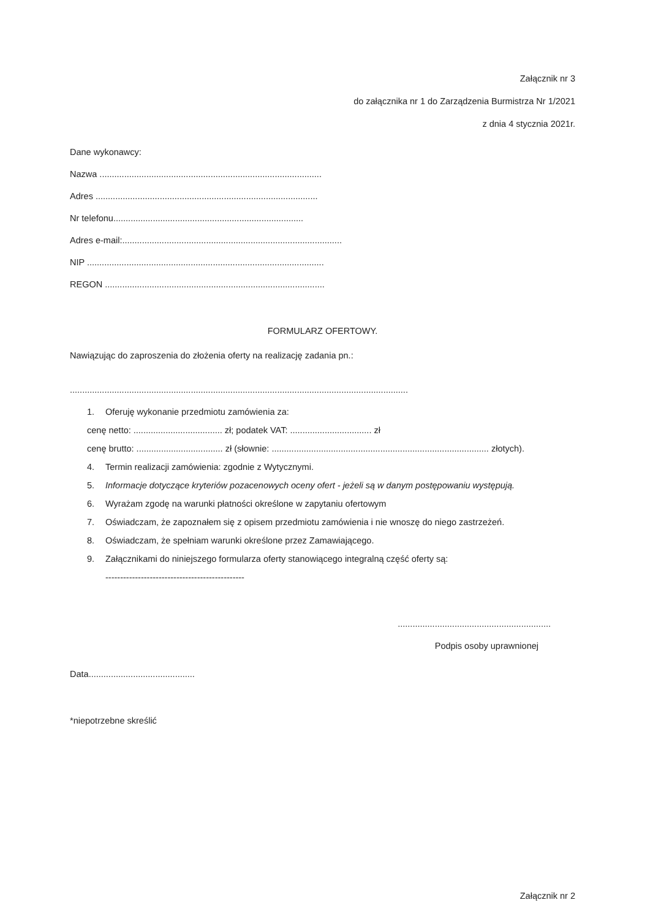Załącznik nr 3
do załącznika nr 1 do Zarządzenia Burmistrza Nr 1/2021
z dnia 4 stycznia 2021r.
Dane wykonawcy:
Nazwa ..........................................................................................
Adres ..........................................................................................
Nr telefonu.............................................................................
Adres e-mail:.........................................................................................
NIP ................................................................................................
REGON .........................................................................................
FORMULARZ OFERTOWY.
Nawiązując do zaproszenia do złożenia oferty na realizację zadania pn.:
.........................................................................................................................................
1. Oferuję wykonanie przedmiotu zamówienia za:
cenę netto: .................................... zł; podatek VAT: ................................. zł
cenę brutto: ................................... zł (słownie: ........................................................................................ złotych).
4. Termin realizacji zamówienia: zgodnie z Wytycznymi.
5. Informacje dotyczące kryteriów pozacenowych oceny ofert - jeżeli są w danym postępowaniu występują.
6. Wyrażam zgodę na warunki płatności określone w zapytaniu ofertowym
7. Oświadczam, że zapoznałem się z opisem przedmiotu zamówienia i nie wnoszę do niego zastrzeżeń.
8. Oświadczam, że spełniam warunki określone przez Zamawiającego.
9. Załącznikami do niniejszego formularza oferty stanowiącego integralną część oferty są:
-----------------------------------------------
..............................................................
Podpis osoby uprawnionej
Data...........................................
*niepotrzebne skreślić
Załącznik nr 2